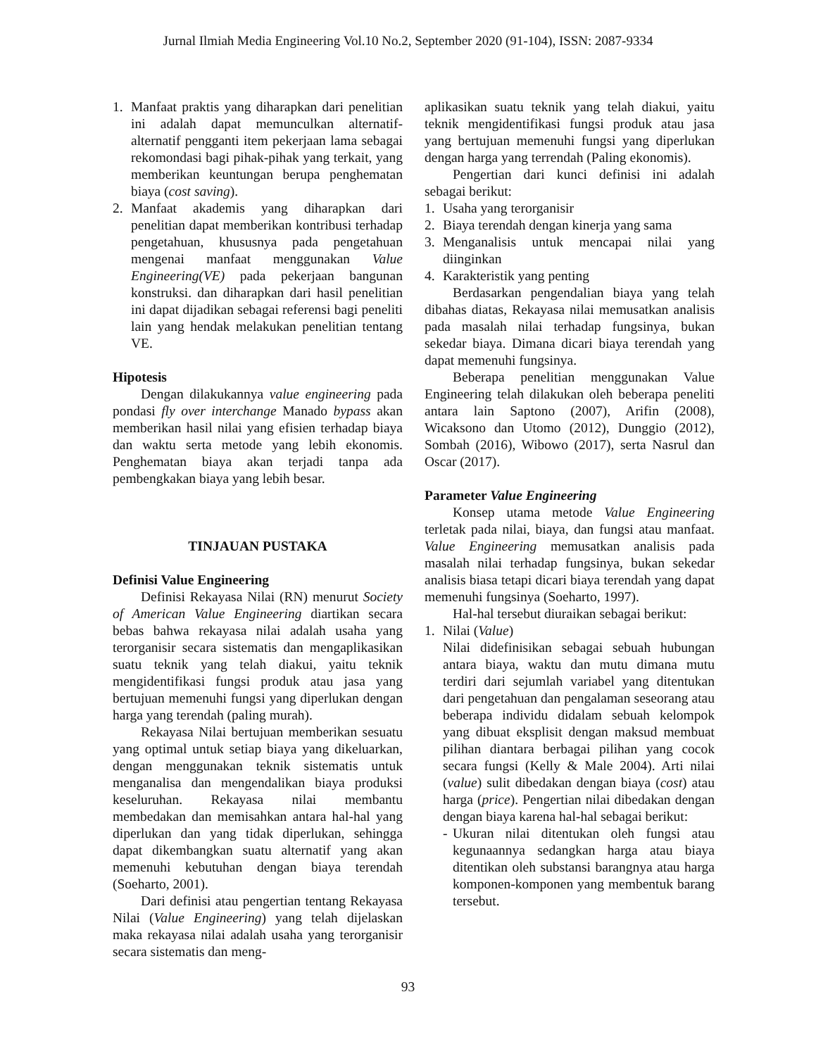Jurnal Ilmiah Media Engineering Vol.10 No.2, September 2020 (91-104), ISSN: 2087-9334
1. Manfaat praktis yang diharapkan dari penelitian ini adalah dapat memunculkan alternatif-alternatif pengganti item pekerjaan lama sebagai rekomondasi bagi pihak-pihak yang terkait, yang memberikan keuntungan berupa penghematan biaya (cost saving).
2. Manfaat akademis yang diharapkan dari penelitian dapat memberikan kontribusi terhadap pengetahuan, khususnya pada pengetahuan mengenai manfaat menggunakan Value Engineering(VE) pada pekerjaan bangunan konstruksi. dan diharapkan dari hasil penelitian ini dapat dijadikan sebagai referensi bagi peneliti lain yang hendak melakukan penelitian tentang VE.
Hipotesis
Dengan dilakukannya value engineering pada pondasi fly over interchange Manado bypass akan memberikan hasil nilai yang efisien terhadap biaya dan waktu serta metode yang lebih ekonomis. Penghematan biaya akan terjadi tanpa ada pembengkakan biaya yang lebih besar.
TINJAUAN PUSTAKA
Definisi Value Engineering
Definisi Rekayasa Nilai (RN) menurut Society of American Value Engineering diartikan secara bebas bahwa rekayasa nilai adalah usaha yang terorganisir secara sistematis dan mengaplikasikan suatu teknik yang telah diakui, yaitu teknik mengidentifikasi fungsi produk atau jasa yang bertujuan memenuhi fungsi yang diperlukan dengan harga yang terendah (paling murah).
Rekayasa Nilai bertujuan memberikan sesuatu yang optimal untuk setiap biaya yang dikeluarkan, dengan menggunakan teknik sistematis untuk menganalisa dan mengendalikan biaya produksi keseluruhan. Rekayasa nilai membantu membedakan dan memisahkan antara hal-hal yang diperlukan dan yang tidak diperlukan, sehingga dapat dikembangkan suatu alternatif yang akan memenuhi kebutuhan dengan biaya terendah (Soeharto, 2001).
Dari definisi atau pengertian tentang Rekayasa Nilai (Value Engineering) yang telah dijelaskan maka rekayasa nilai adalah usaha yang terorganisir secara sistematis dan meng-
aplikasikan suatu teknik yang telah diakui, yaitu teknik mengidentifikasi fungsi produk atau jasa yang bertujuan memenuhi fungsi yang diperlukan dengan harga yang terrendah (Paling ekonomis).
Pengertian dari kunci definisi ini adalah sebagai berikut:
1. Usaha yang terorganisir
2. Biaya terendah dengan kinerja yang sama
3. Menganalisis untuk mencapai nilai yang diinginkan
4. Karakteristik yang penting
Berdasarkan pengendalian biaya yang telah dibahas diatas, Rekayasa nilai memusatkan analisis pada masalah nilai terhadap fungsinya, bukan sekedar biaya. Dimana dicari biaya terendah yang dapat memenuhi fungsinya.
Beberapa penelitian menggunakan Value Engineering telah dilakukan oleh beberapa peneliti antara lain Saptono (2007), Arifin (2008), Wicaksono dan Utomo (2012), Dunggio (2012), Sombah (2016), Wibowo (2017), serta Nasrul dan Oscar (2017).
Parameter Value Engineering
Konsep utama metode Value Engineering terletak pada nilai, biaya, dan fungsi atau manfaat. Value Engineering memusatkan analisis pada masalah nilai terhadap fungsinya, bukan sekedar analisis biasa tetapi dicari biaya terendah yang dapat memenuhi fungsinya (Soeharto, 1997).
Hal-hal tersebut diuraikan sebagai berikut:
1. Nilai (Value)
Nilai didefinisikan sebagai sebuah hubungan antara biaya, waktu dan mutu dimana mutu terdiri dari sejumlah variabel yang ditentukan dari pengetahuan dan pengalaman seseorang atau beberapa individu didalam sebuah kelompok yang dibuat eksplisit dengan maksud membuat pilihan diantara berbagai pilihan yang cocok secara fungsi (Kelly & Male 2004). Arti nilai (value) sulit dibedakan dengan biaya (cost) atau harga (price). Pengertian nilai dibedakan dengan dengan biaya karena hal-hal sebagai berikut:
- Ukuran nilai ditentukan oleh fungsi atau kegunaannya sedangkan harga atau biaya ditentikan oleh substansi barangnya atau harga komponen-komponen yang membentuk barang tersebut.
93